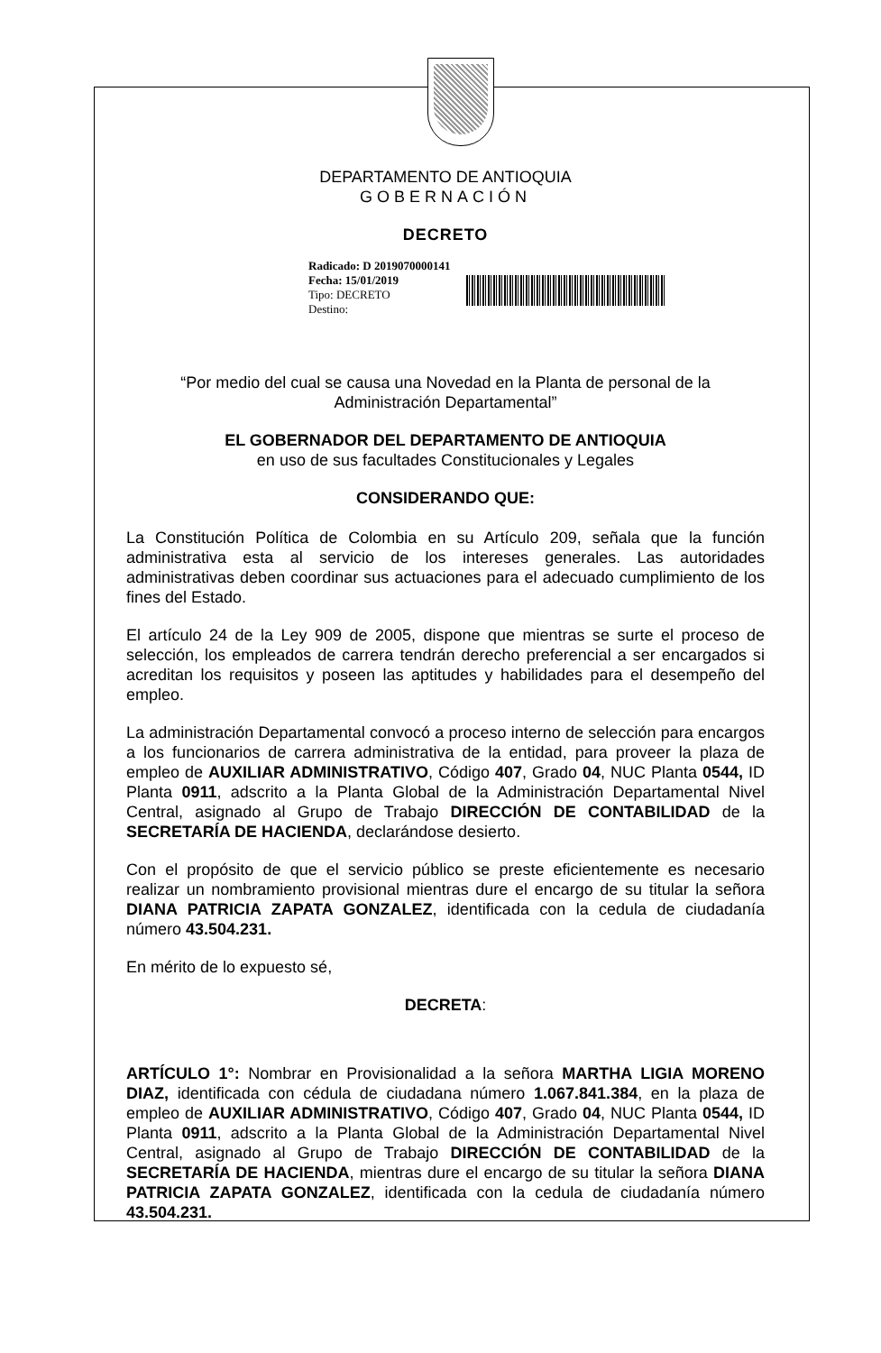DEPARTAMENTO DE ANTIOQUIA
GOBERNACIÓN
DECRETO
Radicado: D 2019070000141
Fecha: 15/01/2019
Tipo: DECRETO
Destino:
“Por medio del cual se causa una Novedad en la Planta de personal de la Administración Departamental”
EL GOBERNADOR DEL DEPARTAMENTO DE ANTIOQUIA
en uso de sus facultades Constitucionales y Legales
CONSIDERANDO QUE:
La Constitución Política de Colombia en su Artículo 209, señala que la función administrativa esta al servicio de los intereses generales. Las autoridades administrativas deben coordinar sus actuaciones para el adecuado cumplimiento de los fines del Estado.
El artículo 24 de la Ley 909 de 2005, dispone que mientras se surte el proceso de selección, los empleados de carrera tendrán derecho preferencial a ser encargados si acreditan los requisitos y poseen las aptitudes y habilidades para el desempeño del empleo.
La administración Departamental convocó a proceso interno de selección para encargos a los funcionarios de carrera administrativa de la entidad, para proveer la plaza de empleo de AUXILIAR ADMINISTRATIVO, Código 407, Grado 04, NUC Planta 0544, ID Planta 0911, adscrito a la Planta Global de la Administración Departamental Nivel Central, asignado al Grupo de Trabajo DIRECCIÓN DE CONTABILIDAD de la SECRETARÍA DE HACIENDA, declarándose desierto.
Con el propósito de que el servicio público se preste eficientemente es necesario realizar un nombramiento provisional mientras dure el encargo de su titular la señora DIANA PATRICIA ZAPATA GONZALEZ, identificada con la cedula de ciudadanía número 43.504.231.
En mérito de lo expuesto sé,
DECRETA:
ARTÍCULO 1°: Nombrar en Provisionalidad a la señora MARTHA LIGIA MORENO DIAZ, identificada con cédula de ciudadana número 1.067.841.384, en la plaza de empleo de AUXILIAR ADMINISTRATIVO, Código 407, Grado 04, NUC Planta 0544, ID Planta 0911, adscrito a la Planta Global de la Administración Departamental Nivel Central, asignado al Grupo de Trabajo DIRECCIÓN DE CONTABILIDAD de la SECRETARÍA DE HACIENDA, mientras dure el encargo de su titular la señora DIANA PATRICIA ZAPATA GONZALEZ, identificada con la cedula de ciudadanía número 43.504.231.